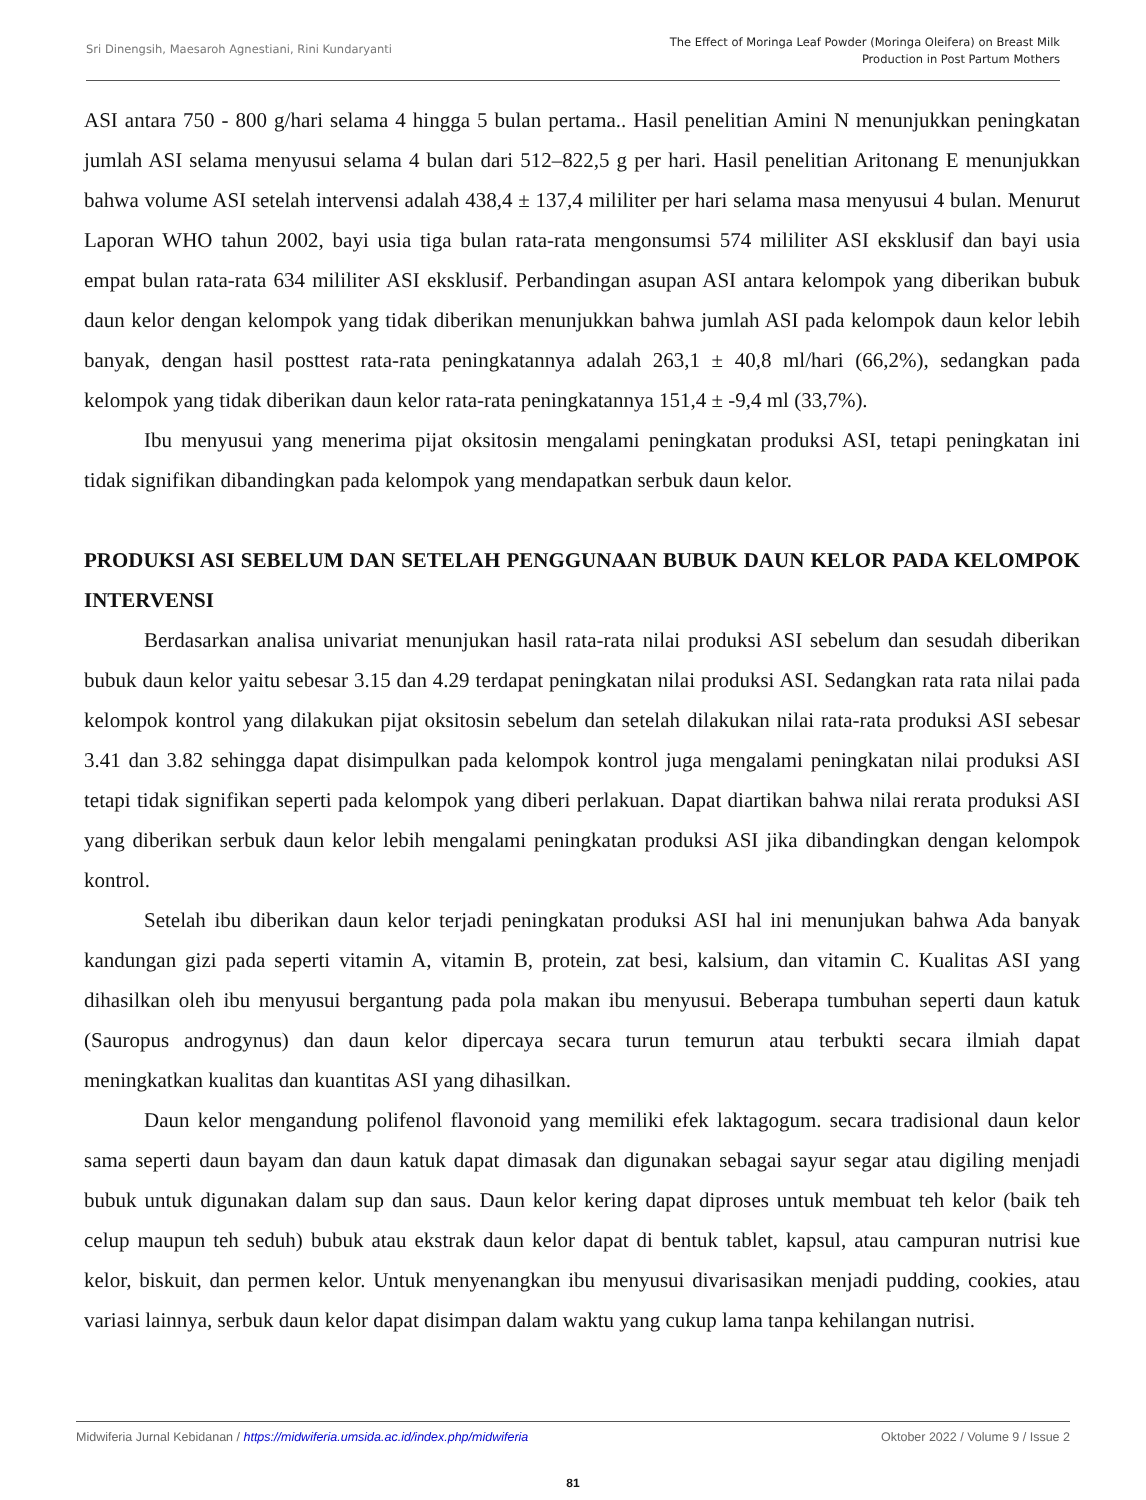Sri Dinengsih, Maesaroh Agnestiani, Rini Kundaryanti
The Effect of Moringa Leaf Powder (Moringa Oleifera) on Breast Milk
Production in Post Partum Mothers
ASI antara 750 - 800 g/hari selama 4 hingga 5 bulan pertama.. Hasil penelitian Amini N menunjukkan peningkatan jumlah ASI selama menyusui selama 4 bulan dari 512–822,5 g per hari. Hasil penelitian Aritonang E menunjukkan bahwa volume ASI setelah intervensi adalah 438,4 ± 137,4 mililiter per hari selama masa menyusui 4 bulan. Menurut Laporan WHO tahun 2002, bayi usia tiga bulan rata-rata mengonsumsi 574 mililiter ASI eksklusif dan bayi usia empat bulan rata-rata 634 mililiter ASI eksklusif. Perbandingan asupan ASI antara kelompok yang diberikan bubuk daun kelor dengan kelompok yang tidak diberikan menunjukkan bahwa jumlah ASI pada kelompok daun kelor lebih banyak, dengan hasil posttest rata-rata peningkatannya adalah 263,1 ± 40,8 ml/hari (66,2%), sedangkan pada kelompok yang tidak diberikan daun kelor rata-rata peningkatannya 151,4 ± -9,4 ml (33,7%).
Ibu menyusui yang menerima pijat oksitosin mengalami peningkatan produksi ASI, tetapi peningkatan ini tidak signifikan dibandingkan pada kelompok yang mendapatkan serbuk daun kelor.
PRODUKSI ASI SEBELUM DAN SETELAH PENGGUNAAN BUBUK DAUN KELOR PADA KELOMPOK INTERVENSI
Berdasarkan analisa univariat menunjukan hasil rata-rata nilai produksi ASI sebelum dan sesudah diberikan bubuk daun kelor yaitu sebesar 3.15 dan 4.29 terdapat peningkatan nilai produksi ASI. Sedangkan rata rata nilai pada kelompok kontrol yang dilakukan pijat oksitosin sebelum dan setelah dilakukan nilai rata-rata produksi ASI sebesar 3.41 dan 3.82 sehingga dapat disimpulkan pada kelompok kontrol juga mengalami peningkatan nilai produksi ASI tetapi tidak signifikan seperti pada kelompok yang diberi perlakuan. Dapat diartikan bahwa nilai rerata produksi ASI yang diberikan serbuk daun kelor lebih mengalami peningkatan produksi ASI jika dibandingkan dengan kelompok kontrol.
Setelah ibu diberikan daun kelor terjadi peningkatan produksi ASI hal ini menunjukan bahwa Ada banyak kandungan gizi pada seperti vitamin A, vitamin B, protein, zat besi, kalsium, dan vitamin C. Kualitas ASI yang dihasilkan oleh ibu menyusui bergantung pada pola makan ibu menyusui. Beberapa tumbuhan seperti daun katuk (Sauropus androgynus) dan daun kelor dipercaya secara turun temurun atau terbukti secara ilmiah dapat meningkatkan kualitas dan kuantitas ASI yang dihasilkan.
Daun kelor mengandung polifenol flavonoid yang memiliki efek laktagogum. secara tradisional daun kelor sama seperti daun bayam dan daun katuk dapat dimasak dan digunakan sebagai sayur segar atau digiling menjadi bubuk untuk digunakan dalam sup dan saus. Daun kelor kering dapat diproses untuk membuat teh kelor (baik teh celup maupun teh seduh) bubuk atau ekstrak daun kelor dapat di bentuk tablet, kapsul, atau campuran nutrisi kue kelor, biskuit, dan permen kelor. Untuk menyenangkan ibu menyusui divarisasikan menjadi pudding, cookies, atau variasi lainnya, serbuk daun kelor dapat disimpan dalam waktu yang cukup lama tanpa kehilangan nutrisi.
Midwiferia Jurnal Kebidanan / https://midwiferia.umsida.ac.id/index.php/midwiferia
Oktober 2022 / Volume 9 / Issue 2
81